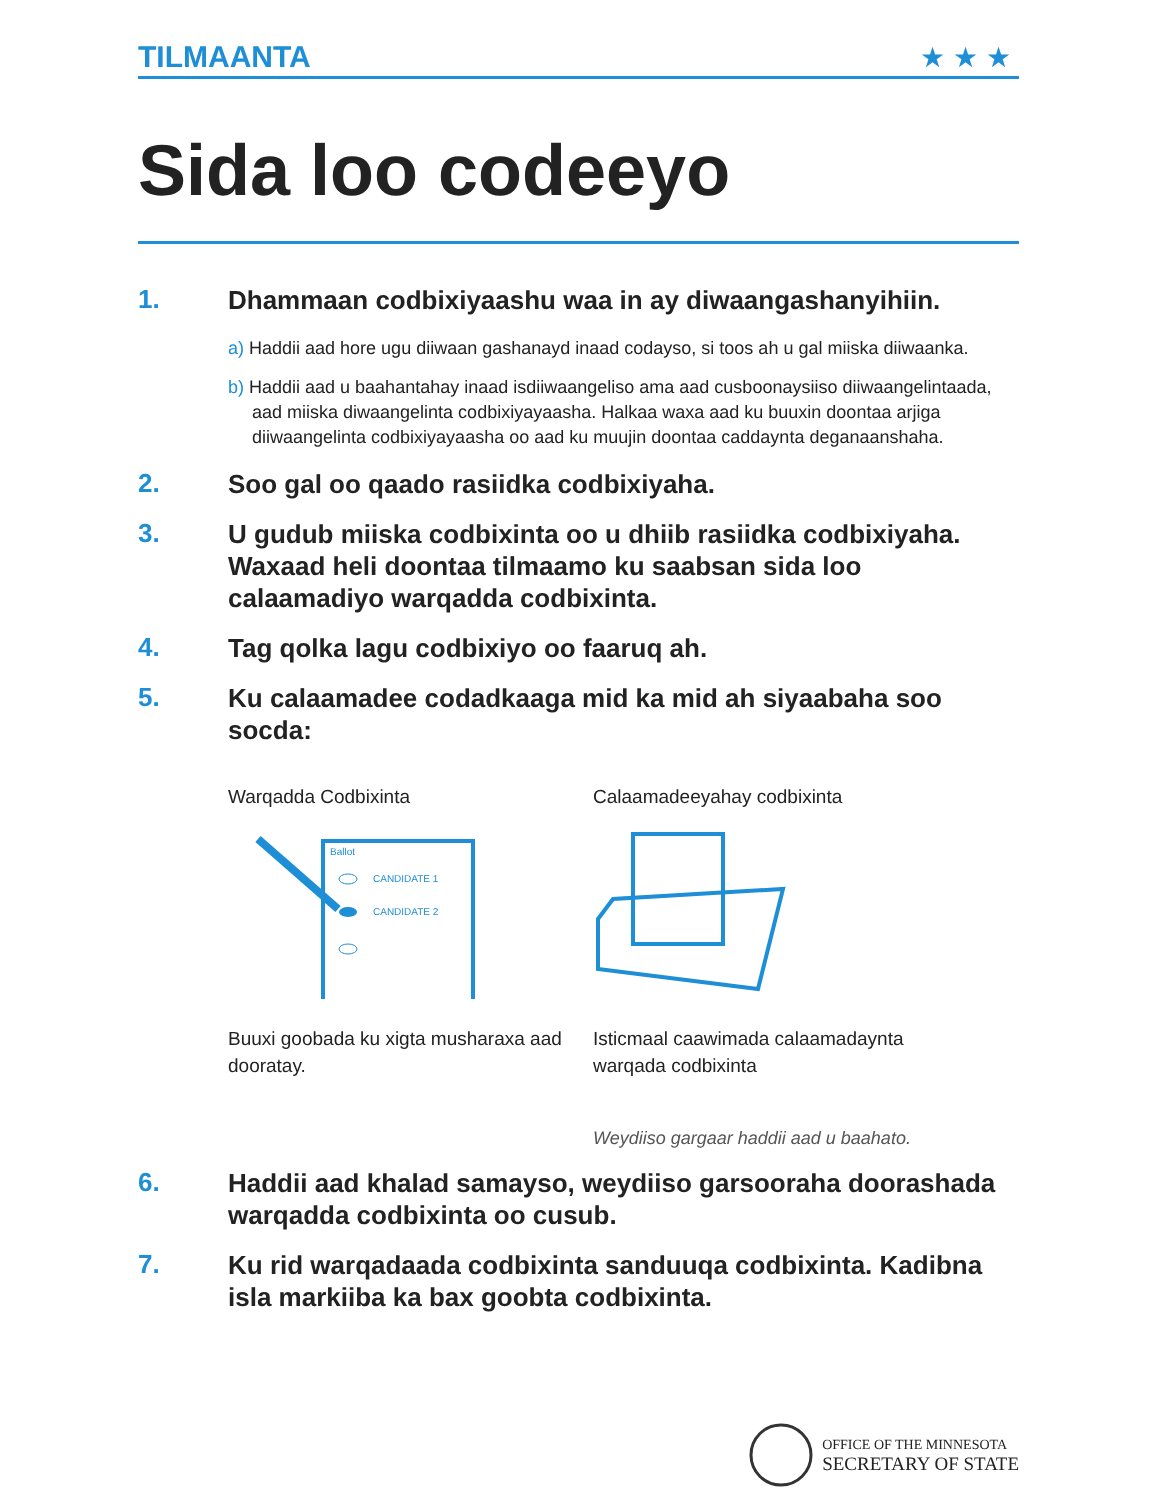TILMAANTA
★★★
Sida loo codeeyo
1.
Dhammaan codbixiyaashu waa in ay diwaangashanyihiin.
a) Haddii aad hore ugu diiwaan gashanayd inaad codayso, si toos ah u gal miiska diiwaanka.
b) Haddii aad u baahantahay inaad isdiiwaangeliso ama aad cusboonaysiiso diiwaangelintaada, aad miiska diwaangelinta codbixiyayaasha. Halkaa waxa aad ku buuxin doontaa arjiga diiwaangelinta codbixiyayaasha oo aad ku muujin doontaa caddaynta deganaanshaha.
2.
Soo gal oo qaado rasiidka codbixiyaha.
3.
U gudub miiska codbixinta oo u dhiib rasiidka codbixiyaha. Waxaad heli doontaa tilmaamo ku saabsan sida loo calaamadiyo warqadda codbixinta.
4.
Tag qolka lagu codbixiyo oo faaruq ah.
5.
Ku calaamadee codadkaaga mid ka mid ah siyaabaha soo socda:
Warqadda Codbixinta
Ballot
CANDIDATE 1
CANDIDATE 2
Buuxi goobada ku xigta musharaxa aad dooratay.
Calaamadeeyahay codbixinta
Isticmaal caawimada calaamadaynta warqada codbixinta
Weydiiso gargaar haddii aad u baahato.
6.
Haddii aad khalad samayso, weydiiso garsooraha doorashada warqadda codbixinta oo cusub.
7.
Ku rid warqadaada codbixinta sanduuqa codbixinta. Kadibna isla markiiba ka bax goobta codbixinta.
OFFICE OF THE MINNESOTA
SECRETARY OF STATE